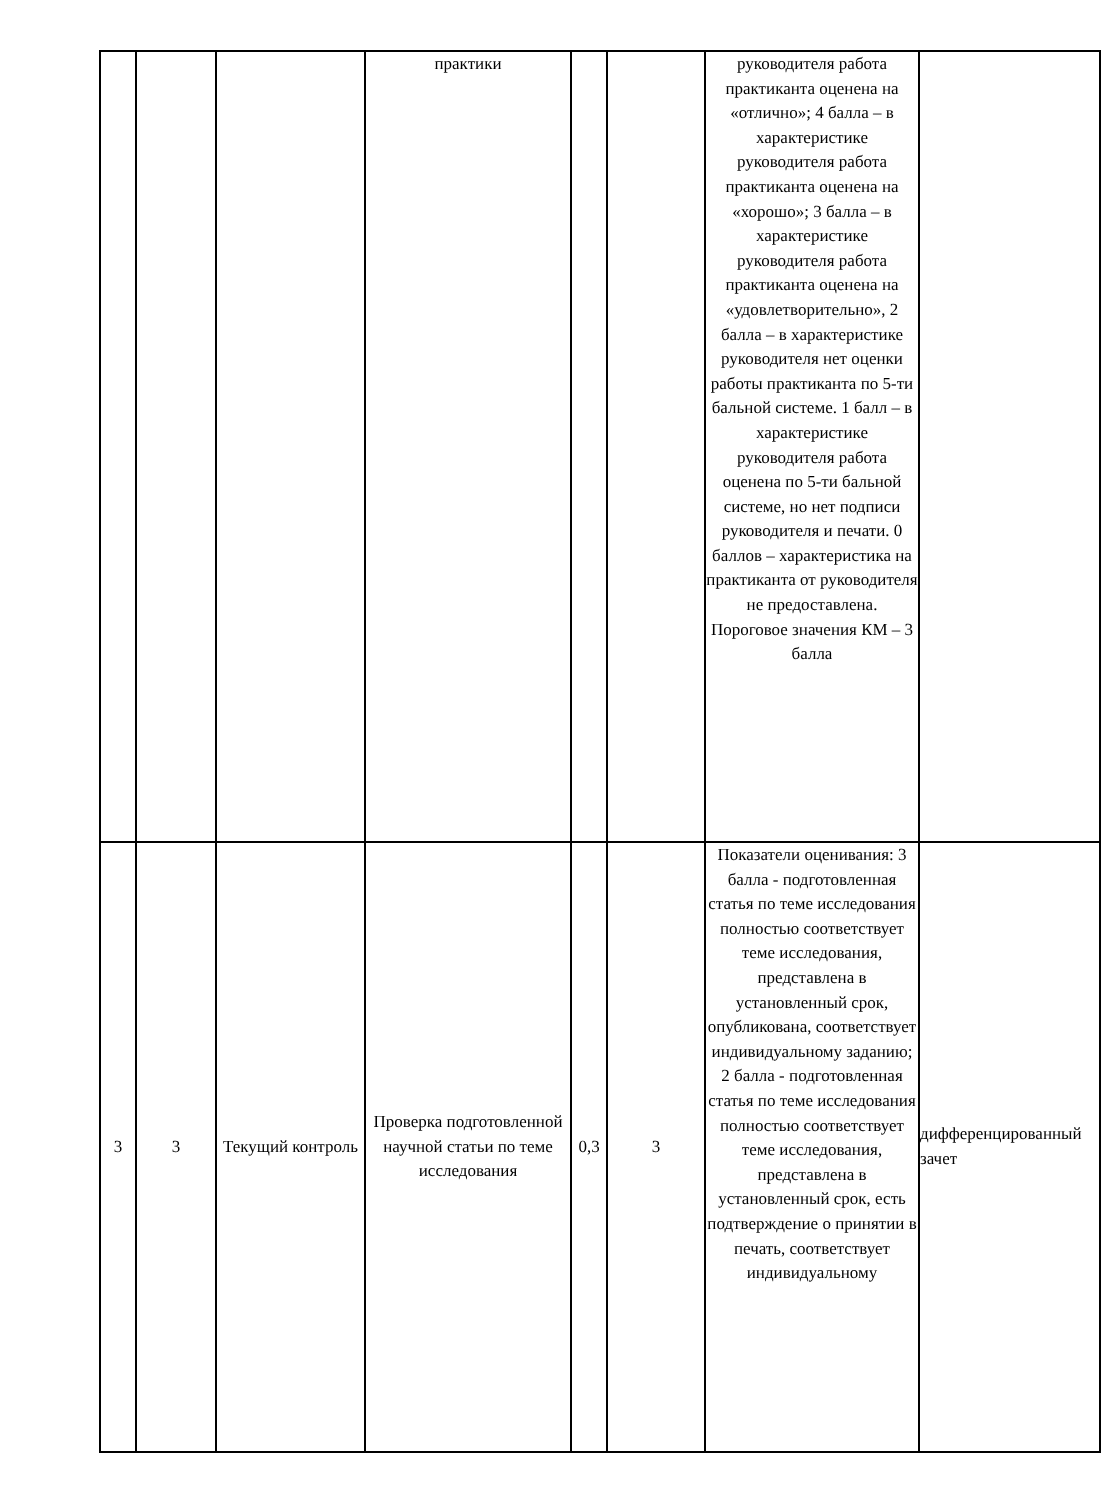| | | | практики | | | руководителя работа практиканта оценена на «отлично»; 4 балла – в характеристике руководителя работа практиканта оценена на «хорошо»; 3 балла – в характеристике руководителя работа практиканта оценена на «удовлетворительно», 2 балла – в характеристике руководителя нет оценки работы практиканта по 5-ти бальной системе. 1 балл – в характеристике руководителя работа оценена по 5-ти бальной системе, но нет подписи руководителя и печати. 0 баллов – характеристика на практиканта от руководителя не предоставлена. Пороговое значения КМ – 3 балла | |
| 3 | 3 | Текущий контроль | Проверка подготовленной научной статьи по теме исследования | 0,3 | 3 | Показатели оценивания: 3 балла - подготовленная статья по теме исследования полностью соответствует теме исследования, представлена в установленный срок, опубликована, соответствует индивидуальному заданию; 2 балла - подготовленная статья по теме исследования полностью соответствует теме исследования, представлена в установленный срок, есть подтверждение о принятии в печать, соответствует индивидуальному | дифференцированный зачет |